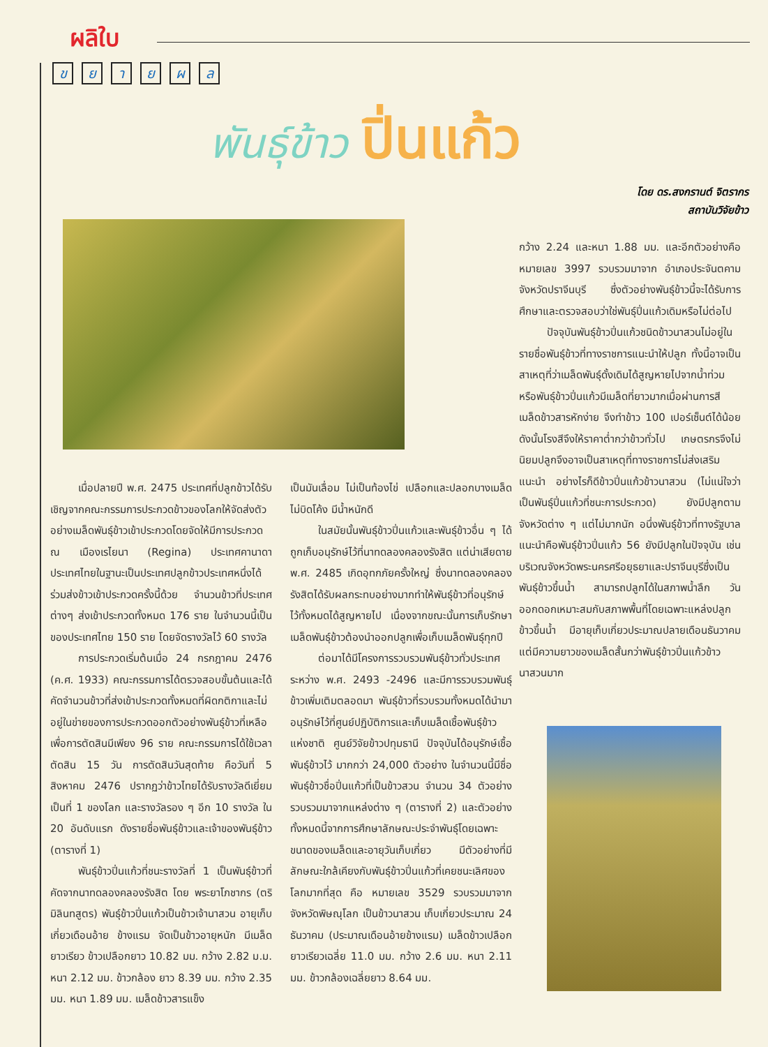ผลิใบ
ขยายผล
พันธุ์ข้าว ปิ่นแก้ว
โดย ดร.สงกรานต์ จิตรากร
สถาบันวิจัยข้าว
เมื่อปลายปี พ.ศ. 2475 ประเทศที่ปลูกข้าวได้รับเชิญจากคณะกรรมการประกวดข้าวของโลกให้จัดส่งตัวอย่างเมล็ดพันธุ์ข้าวเข้าประกวดโดยจัดให้มีการประกวด ณ เมืองเรไยนา (Regina) ประเทศคานาดา ประเทศไทยในฐานะเป็นประเทศปลูกข้าวประเทศหนึ่งได้ร่วมส่งข้าวเข้าประกวดครั้งนี้ด้วย จำนวนข้าวที่ประเทศต่างๆ ส่งเข้าประกวดทั้งหมด 176 ราย ในจำนวนนี้เป็นของประเทศไทย 150 ราย โดยจัดรางวัลไว้ 60 รางวัล
การประกวดเริ่มต้นเมื่อ 24 กรกฎาคม 2476 (ค.ศ. 1933) คณะกรรมการได้ตรวจสอบขั้นต้นและได้คัดจำนวนข้าวที่ส่งเข้าประกวดทั้งหมดที่ผิดกติกาและไม่อยู่ในข่ายของการประกวดออกตัวอย่างพันธุ์ข้าวที่เหลือเพื่อการตัดสินมีเพียง 96 ราย คณะกรรมการได้ใช้เวลาตัดสิน 15 วัน การตัดสินวันสุดท้าย คือวันที่ 5 สิงหาคม 2476 ปรากฏว่าข้าวไทยได้รับรางวัลดีเยี่ยมเป็นที่ 1 ของโลก และรางวัลรอง ๆ อีก 10 รางวัล ใน 20 อันดับแรก ดังรายชื่อพันธุ์ข้าวและเจ้าของพันธุ์ข้าว (ตารางที่ 1)
พันธุ์ข้าวปิ่นแก้วที่ชนะรางวัลที่ 1 เป็นพันธุ์ข้าวที่คัดจากนาทดลองคลองรังสิต โดย พระยาโภชากร (ตริ มิลินทสูตร) พันธุ์ข้าวปิ่นแก้วเป็นข้าวเจ้านาสวน อายุเก็บเกี่ยวเดือนอ้าย ข้างแรม จัดเป็นข้าวอายุหนัก มีเมล็ดยาวเรียว ข้าวเปลือกยาว 10.82 มม. กว้าง 2.82 ม.ม. หนา 2.12 มม. ข้าวกล้อง ยาว 8.39 มม. กว้าง 2.35 มม. หนา 1.89 มม. เมล็ดข้าวสารแข็ง
เป็นมันเลื่อม ไม่เป็นท้องไข่ เปลือกและปลอกบางเมล็ดไม่บิดโค้ง มีน้ำหนักดี
ในสมัยนั้นพันธุ์ข้าวปิ่นแก้วและพันธุ์ข้าวอื่น ๆ ได้ถูกเก็บอนุรักษ์ไว้ที่นาทดลองคลองรังสิต แต่น่าเสียดาย พ.ศ. 2485 เกิดอุทกภัยครั้งใหญ่ ซึ่งนาทดลองคลองรังสิตได้รับผลกระทบอย่างมากทำให้พันธุ์ข้าวที่อนุรักษ์ไว้ทั้งหมดได้สูญหายไป เนื่องจากขณะนั้นการเก็บรักษาเมล็ดพันธุ์ข้าวต้องนำออกปลูกเพื่อเก็บเมล็ดพันธุ์ทุกปี
ต่อมาได้มีโครงการรวบรวมพันธุ์ข้าวทั่วประเทศระหว่าง พ.ศ. 2493 -2496 และมีการรวบรวมพันธุ์ข้าวเพิ่มเติมตลอดมา พันธุ์ข้าวที่รวบรวมทั้งหมดได้นำมาอนุรักษ์ไว้ที่ศูนย์ปฏิบัติการและเก็บเมล็ดเชื้อพันธุ์ข้าวแห่งชาติ ศูนย์วิจัยข้าวปทุมธานี ปัจจุบันได้อนุรักษ์เชื้อพันธุ์ข้าวไว้ มากกว่า 24,000 ตัวอย่าง ในจำนวนนี้มีชื่อพันธุ์ข้าวชื่อปิ่นแก้วที่เป็นข้าวสวน จำนวน 34 ตัวอย่าง รวบรวมมาจากแหล่งต่าง ๆ (ตารางที่ 2) และตัวอย่างทั้งหมดนี้จากการศึกษาลักษณะประจำพันธุ์โดยเฉพาะขนาดของเมล็ดและอายุวันเก็บเกี่ยว มีตัวอย่างที่มีลักษณะใกล้เคียงกับพันธุ์ข้าวปิ่นแก้วที่เคยชนะเลิศของโลกมากที่สุด คือ หมายเลข 3529 รวบรวมมาจาก จังหวัดพิษณุโลก เป็นข้าวนาสวน เก็บเกี่ยวประมาณ 24 ธันวาคม (ประมาณเดือนอ้ายข้างแรม) เมล็ดข้าวเปลือกยาวเรียวเฉลี่ย 11.0 มม. กว้าง 2.6 มม. หนา 2.11 มม. ข้าวกล้องเฉลี่ยยาว 8.64 มม.
กว้าง 2.24 และหนา 1.88 มม. และอีกตัวอย่างคือ หมายเลข 3997 รวบรวมมาจาก อำเภอประจันตคาม จังหวัดปราจีนบุรี ซึ่งตัวอย่างพันธุ์ข้าวนี้จะได้รับการศึกษาและตรวจสอบว่าใช่พันธุ์ปิ่นแก้วเดิมหรือไม่ต่อไป
ปัจจุบันพันธุ์ข้าวปิ่นแก้วชนิดข้าวนาสวนไม่อยู่ในรายชื่อพันธุ์ข้าวที่ทางราชการแนะนำให้ปลูก ทั้งนี้อาจเป็นสาเหตุที่ว่าเมล็ดพันธุ์ดั้งเดิมได้สูญหายไปจากน้ำท่วมหรือพันธุ์ข้าวปิ่นแก้วมีเมล็ดที่ยาวมากเมื่อผ่านการสีเมล็ดข้าวสารหักง่าย จึงทำข้าว 100 เปอร์เซ็นต์ได้น้อย ดังนั้นโรงสีจึงให้ราคาต่ำกว่าข้าวทั่วไป เกษตรกรจึงไม่นิยมปลูกจึงอาจเป็นสาเหตุที่ทางราชการไม่ส่งเสริมแนะนำ อย่างไรก็ดีข้าวปิ่นแก้วข้าวนาสวน (ไม่แน่ใจว่าเป็นพันธุ์ปิ่นแก้วที่ชนะการประกวด) ยังมีปลูกตามจังหวัดต่าง ๆ แต่ไม่มากนัก อนึ่งพันธุ์ข้าวที่ทางรัฐบาลแนะนำคือพันธุ์ข้าวปิ่นแก้ว 56 ยังมีปลูกในปัจจุบัน เช่น บริเวณจังหวัดพระนครศรีอยุธยาและปราจีนบุรีซึ่งเป็นพันธุ์ข้าวขึ้นน้ำ สามารถปลูกได้ในสภาพน้ำลึก วันออกดอกเหมาะสมกับสภาพพื้นที่โดยเฉพาะแหล่งปลูกข้าวขึ้นน้ำ มีอายุเก็บเกี่ยวประมาณปลายเดือนธันวาคมแต่มีความยาวของเมล็ดสั้นกว่าพันธุ์ข้าวปิ่นแก้วข้าวนาสวนมาก